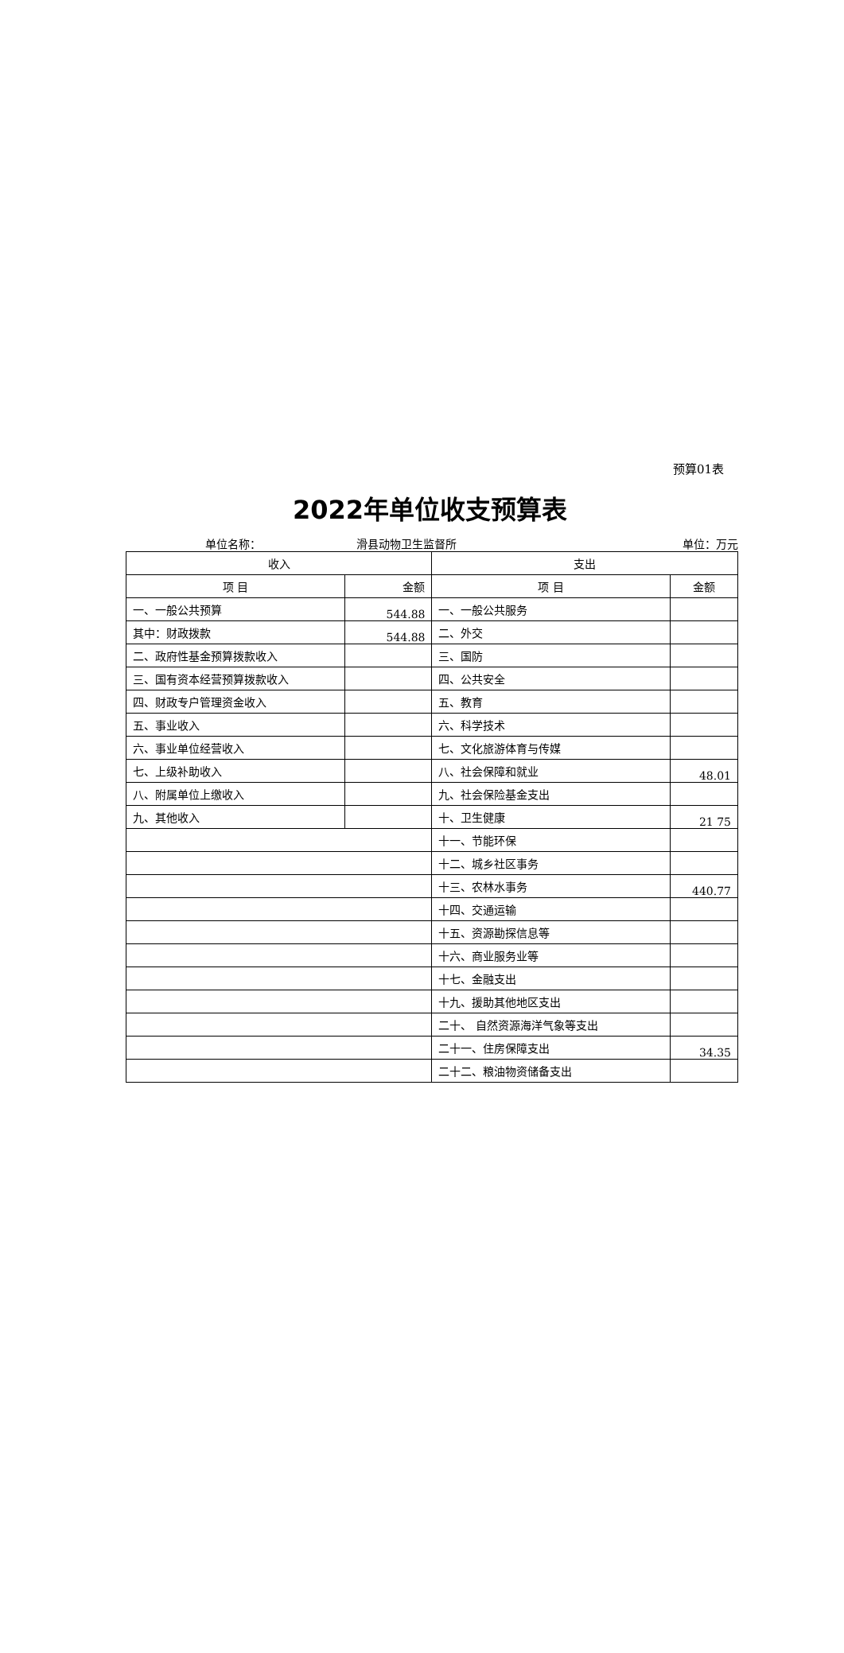预算01表
2022年单位收支预算表
单位名称： 滑县动物卫生监督所 单位：万元
| 收入 | | 支出 | |
| --- | --- | --- | --- |
| 项 目 | 金额 | 项 目 | 金额 |
| 一、一般公共预算 | 544.88 | 一、一般公共服务 | |
| 其中：财政拨款 | 544.88 | 二、外交 | |
| 二、政府性基金预算拨款收入 | | 三、国防 | |
| 三、国有资本经营预算拨款收入 | | 四、公共安全 | |
| 四、财政专户管理资金收入 | | 五、教育 | |
| 五、事业收入 | | 六、科学技术 | |
| 六、事业单位经营收入 | | 七、文化旅游体育与传媒 | |
| 七、上级补助收入 | | 八、社会保障和就业 | 48.01 |
| 八、附属单位上缴收入 | | 九、社会保险基金支出 | |
| 九、其他收入 | | 十、卫生健康 | 21 75 |
| | | 十一、节能环保 | |
| | | 十二、城乡社区事务 | |
| | | 十三、农林水事务 | 440.77 |
| | | 十四、交通运输 | |
| | | 十五、资源勘探信息等 | |
| | | 十六、商业服务业等 | |
| | | 十七、金融支出 | |
| | | 十九、援助其他地区支出 | |
| | | 二十、 自然资源海洋气象等支出 | |
| | | 二十一、住房保障支出 | 34.35 |
| | | 二十二、粮油物资储备支出 | |